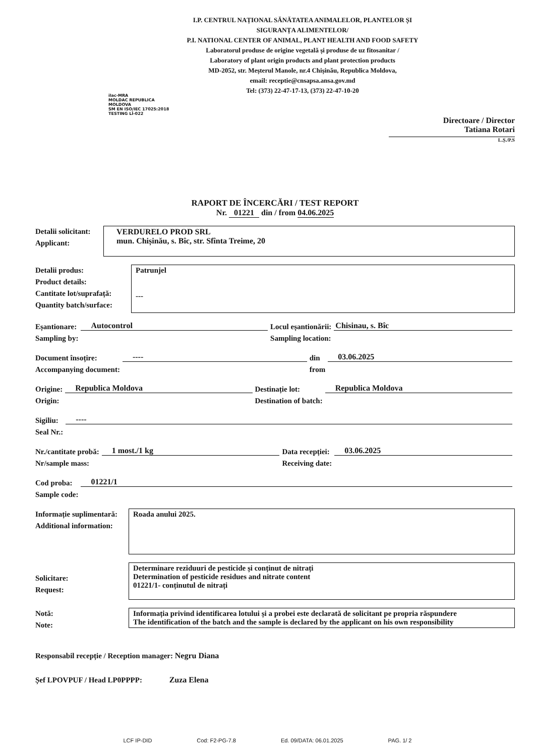ilac-MRA
MOLDAC REPUBLICA MOLDOVA
SM EN ISO/IEC 17025:2018
TESTING LÎ-022
I.P. CENTRUL NAȚIONAL SĂNĂTATEA ANIMALELOR, PLANTELOR ȘI SIGURANȚA ALIMENTELOR/
P.I. NATIONAL CENTER OF ANIMAL, PLANT HEALTH AND FOOD SAFETY
Laboratorul produse de origine vegetală și produse de uz fitosanitar /
Laboratory of plant origin products and plant protection products
MD-2052, str. Meșterul Manole, nr.4 Chișinău, Republica Moldova,
email: receptie@cnsapsa.ansa.gov.md
Tel: (373) 22-47-17-13, (373) 22-47-10-20
Directoare / Director
Tatiana Rotari
L.Ș./P.S
RAPORT DE ÎNCERCĂRI / TEST REPORT
Nr. 01221 din / from 04.06.2025
Detalii solicitant:
Applicant:
VERDURELO PROD SRL
mun. Chișinău, s. Bîc, str. Sfînta Treime, 20
Detalii produs:
Product details:
Cantitate lot/suprafață:
Quantity batch/surface:
Patrunjel
---
Eșantionare:
Sampling by:
Autocontrol
Locul eșantionării:
Sampling location:
Chisinau, s. Bîc
Document însoțire:
Accompanying document:
----
din
from
03.06.2025
Origine:
Origin:
Republica Moldova
Destinație lot:
Destination of batch:
Republica Moldova
Sigiliu:
Seal Nr.:
----
Nr./cantitate probă:
Nr/sample mass:
1 most./1 kg
Data recepției:
Receiving date:
03.06.2025
Cod proba:
Sample code:
01221/1
Informație suplimentară:
Additional information:
Roada anului 2025.
Solicitare:
Request:
Determinare reziduuri de pesticide și conținut de nitrați
Determination of pesticide residues and nitrate content
01221/1- conținutul de nitrați
Notă:
Note:
Informația privind identificarea lotului și a probei este declarată de solicitant pe propria răspundere
The identification of the batch and the sample is declared by the applicant on his own responsibility
Responsabil recepție / Reception manager: Negru Diana
Șef LPOVPUF / Head LP0PPPP: Zuza Elena
LCF IP-DID Cod: F2-PG-7.8 Ed. 09/DATA: 06.01.2025 PAG. 1/ 2